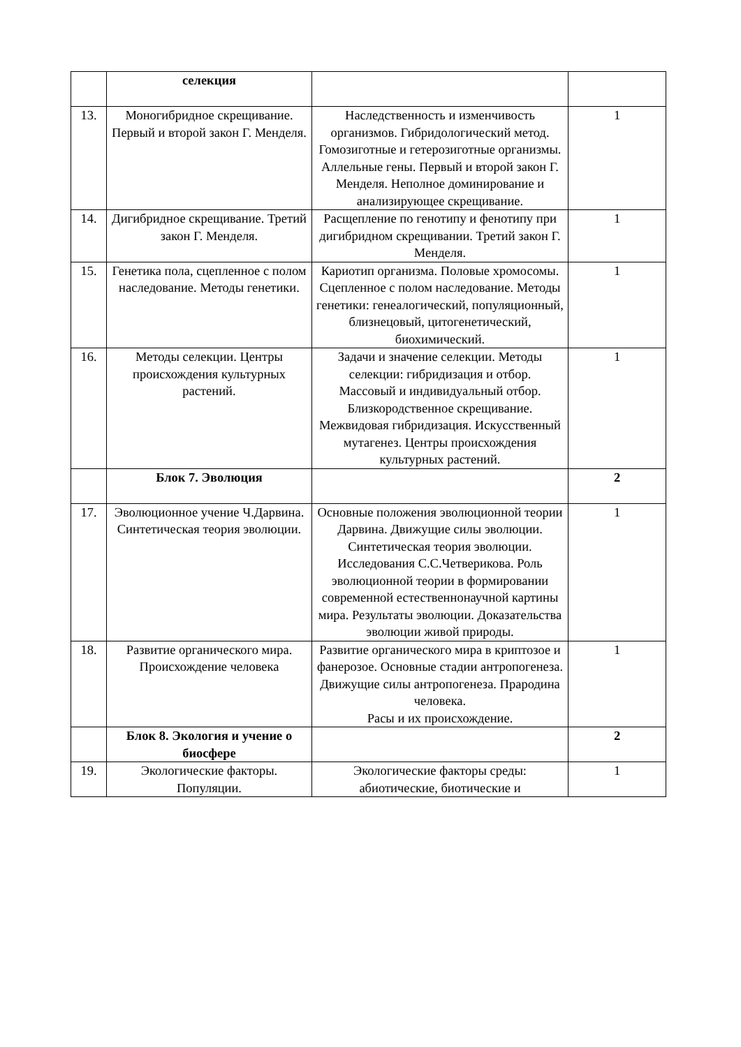| | селекция | | |
| 13. | Моногибридное скрещивание. Первый и второй закон Г. Менделя. | Наследственность и изменчивость организмов. Гибридологический метод. Гомозиготные и гетерозиготные организмы. Аллельные гены. Первый и второй закон Г. Менделя. Неполное доминирование и анализирующее скрещивание. | 1 |
| 14. | Дигибридное скрещивание. Третий закон Г. Менделя. | Расщепление по генотипу и фенотипу при дигибридном скрещивании. Третий закон Г. Менделя. | 1 |
| 15. | Генетика пола, сцепленное с полом наследование. Методы генетики. | Кариотип организма. Половые хромосомы. Сцепленное с полом наследование. Методы генетики: генеалогический, популяционный, близнецовый, цитогенетический, биохимический. | 1 |
| 16. | Методы селекции. Центры происхождения культурных растений. | Задачи и значение селекции. Методы селекции: гибридизация и отбор. Массовый и индивидуальный отбор. Близкородственное скрещивание. Межвидовая гибридизация. Искусственный мутагенез. Центры происхождения культурных растений. | 1 |
| | Блок 7. Эволюция | | 2 |
| 17. | Эволюционное учение Ч.Дарвина. Синтетическая теория эволюции. | Основные положения эволюционной теории Дарвина. Движущие силы эволюции. Синтетическая теория эволюции. Исследования С.С.Четверикова. Роль эволюционной теории в формировании современной естественнонаучной картины мира. Результаты эволюции. Доказательства эволюции живой природы. | 1 |
| 18. | Развитие органического мира. Происхождение человека | Развитие органического мира в криптозое и фанерозое. Основные стадии антропогенеза. Движущие силы антропогенеза. Прародина человека. Расы и их происхождение. | 1 |
| | Блок 8. Экология и учение о биосфере | | 2 |
| 19. | Экологические факторы. Популяции. | Экологические факторы среды: абиотические, биотические и | 1 |